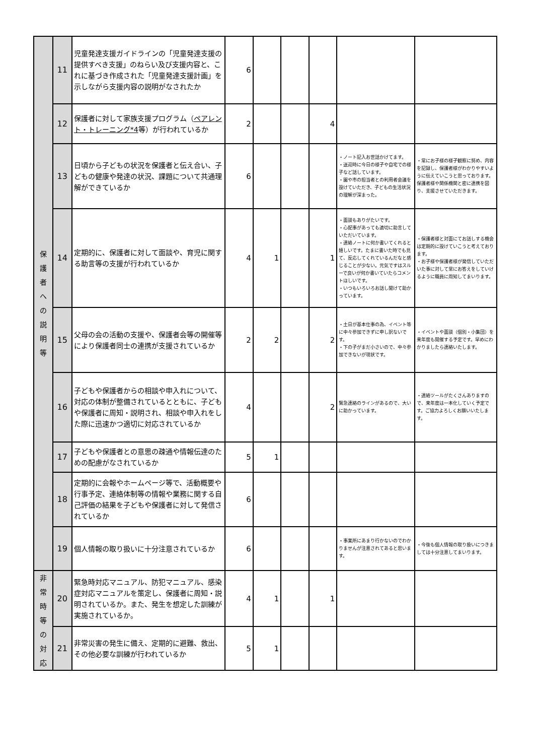| 保 護 者 へ の 説 明 等 | 11 | 児童発達支援ガイドラインの「児童発達支援の提供すべき支援」のねらい及び支援内容と、これに基づき作成された「児童発達支援計画」を示しながら支援内容の説明がなされたか | 6 | | | | | |
| | 12 | 保護者に対して家族支援プログラム（ ペアレント・トレーニング*4 等）が行われているか | 2 | | | 4 | | |
| | 13 | 日頃から子どもの状況を保護者と伝え合い、子どもの健康や発達の状況、課題について共通理解ができているか | 6 | | | | ・ノート記入お世話かけてます。 ・送迎時に今日の様子や自宅での様子など話しています。 ・園や市の担当者との利用者会議を設けていただき、子どもの生活状況の理解が深まった。 | ・常にお子様の様子観察に努め、内容を記録し、保護者様がわかりやすいように伝えていこうと思っております。保護者様や関係機関と密に連携を図り、支援させていただきます。 |
| | 14 | 定期的に、保護者に対して面談や、育児に関する助言等の支援が行われているか | 4 | 1 | | 1 | ・面談もありがたいです。 ・心配事があっても適切に助言していただいています。 ・連絡ノートに何か書いてくれると嬉しいです。たまに書いた時でも見て、反応してくれているんだなと感じることが少ない。元気ですはスルーで良いが何か書いていたらコメントほしいです。 ・いつもいろいろお話し聞けて助かっています。 | ・保護者様と対面にてお話しする機会は定期的に設けていこうと考えております。 ・お子様や保護者様が発信していただいた事に対して常にお答えをしていけるように職員に周知してまいります。 |
| | 15 | 父母の会の活動の支援や、保護者会等の開催等により保護者同士の連携が支援されているか | 2 | 2 | | 2 | ・土日が基本仕事の為、イベント等に中々参加できずに申し訳ないです。 ・下の子がまだ小さいので、中々参加できないが現状です。 | ・イベントや面談（個別・小集団）を来年度も開催する予定です。早めにわかりましたら連絡いたします。 |
| | 16 | 子どもや保護者からの相談や申入れについて、対応の体制が整備されているとともに、子どもや保護者に周知・説明され、相談や申入れをした際に迅速かつ適切に対応されているか | 4 | | | 2 | 緊急連絡のラインがあるので、大いに助かっています。 | ・連絡ツールがたくさんありますので、来年度は一本化していく予定です。ご協力よろしくお願いいたします。 |
| | 17 | 子どもや保護者との意思の疎通や情報伝達のための配慮がなされているか | 5 | 1 | | | | |
| | 18 | 定期的に会報やホームページ等で、活動概要や行事予定、連絡体制等の情報や業務に関する自己評価の結果を子どもや保護者に対して発信されているか | 6 | | | | | |
| | 19 | 個人情報の取り扱いに十分注意されているか | 6 | | | | ・事業所にあまり行かないのでわかりませんが注意されてあると思います。 | ・今後も個人情報の取り扱いにつきましては十分注意してまいります。 |
| 非 常 時 等 の 対 応 | 20 | 緊急時対応マニュアル、防犯マニュアル、感染症対応マニュアルを策定し、保護者に周知・説明されているか。また、発生を想定した訓練が実施されているか。 | 4 | 1 | | 1 | | |
| | 21 | 非常災害の発生に備え、定期的に避難、救出、その他必要な訓練が行われているか | 5 | 1 | | | | |